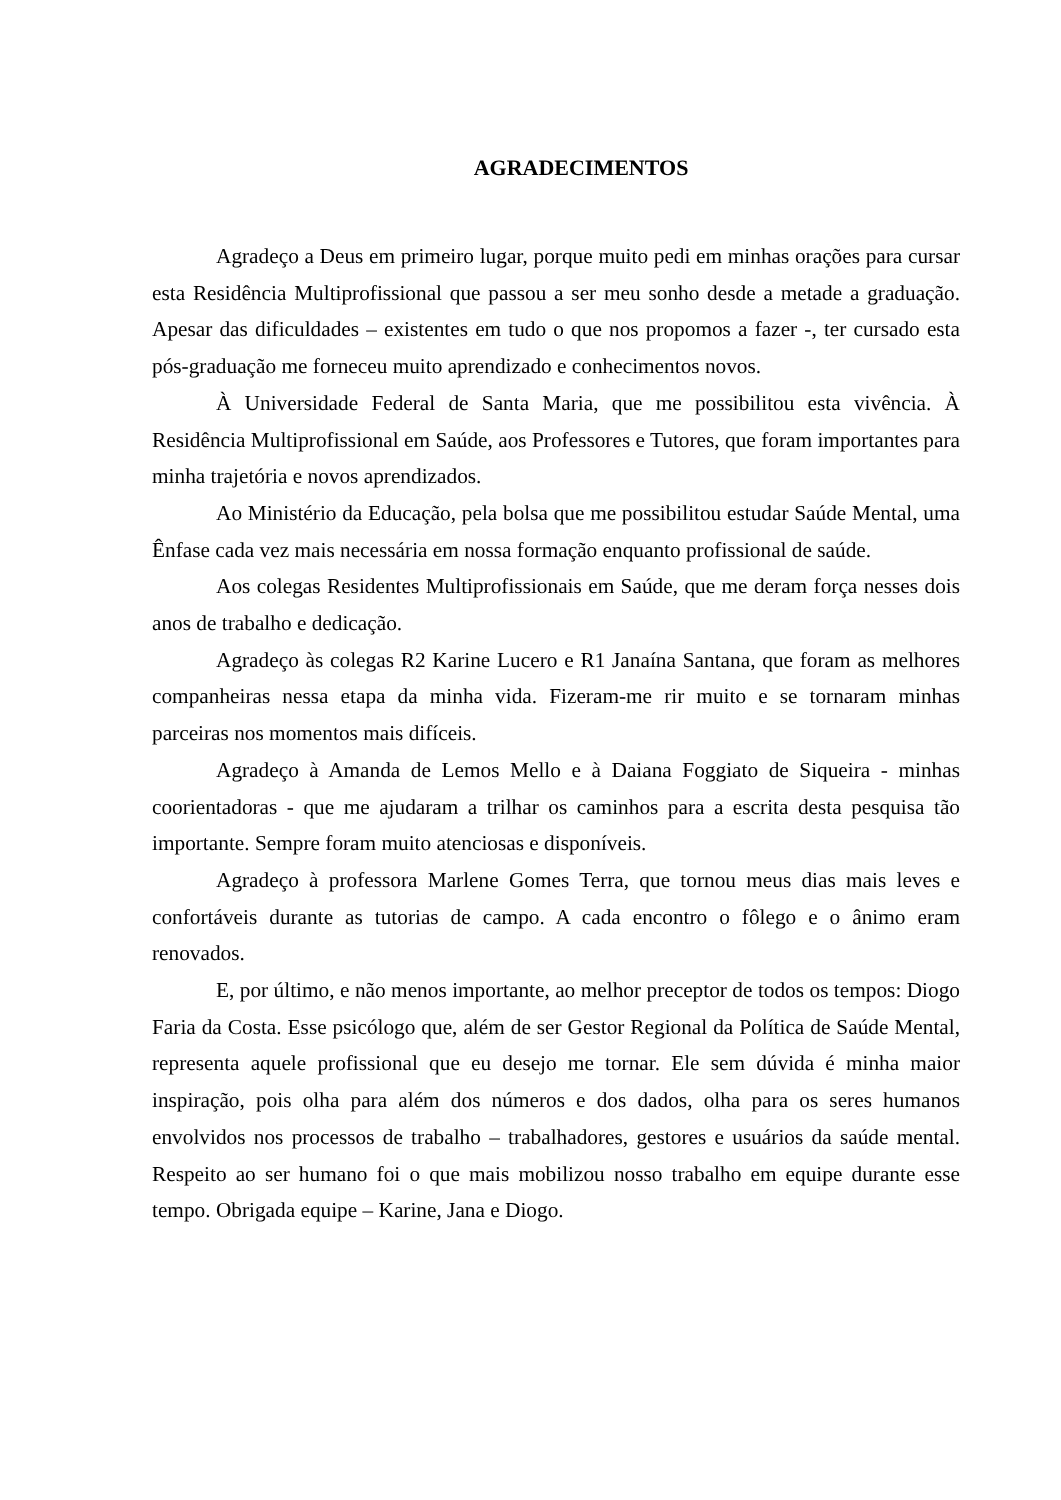AGRADECIMENTOS
Agradeço a Deus em primeiro lugar, porque muito pedi em minhas orações para cursar esta Residência Multiprofissional que passou a ser meu sonho desde a metade a graduação. Apesar das dificuldades – existentes em tudo o que nos propomos a fazer -, ter cursado esta pós-graduação me forneceu muito aprendizado e conhecimentos novos.
À Universidade Federal de Santa Maria, que me possibilitou esta vivência. À Residência Multiprofissional em Saúde, aos Professores e Tutores, que foram importantes para minha trajetória e novos aprendizados.
Ao Ministério da Educação, pela bolsa que me possibilitou estudar Saúde Mental, uma Ênfase cada vez mais necessária em nossa formação enquanto profissional de saúde.
Aos colegas Residentes Multiprofissionais em Saúde, que me deram força nesses dois anos de trabalho e dedicação.
Agradeço às colegas R2 Karine Lucero e R1 Janaína Santana, que foram as melhores companheiras nessa etapa da minha vida. Fizeram-me rir muito e se tornaram minhas parceiras nos momentos mais difíceis.
Agradeço à Amanda de Lemos Mello e à Daiana Foggiato de Siqueira - minhas coorientadoras - que me ajudaram a trilhar os caminhos para a escrita desta pesquisa tão importante. Sempre foram muito atenciosas e disponíveis.
Agradeço à professora Marlene Gomes Terra, que tornou meus dias mais leves e confortáveis durante as tutorias de campo. A cada encontro o fôlego e o ânimo eram renovados.
E, por último, e não menos importante, ao melhor preceptor de todos os tempos: Diogo Faria da Costa. Esse psicólogo que, além de ser Gestor Regional da Política de Saúde Mental, representa aquele profissional que eu desejo me tornar. Ele sem dúvida é minha maior inspiração, pois olha para além dos números e dos dados, olha para os seres humanos envolvidos nos processos de trabalho – trabalhadores, gestores e usuários da saúde mental. Respeito ao ser humano foi o que mais mobilizou nosso trabalho em equipe durante esse tempo. Obrigada equipe – Karine, Jana e Diogo.